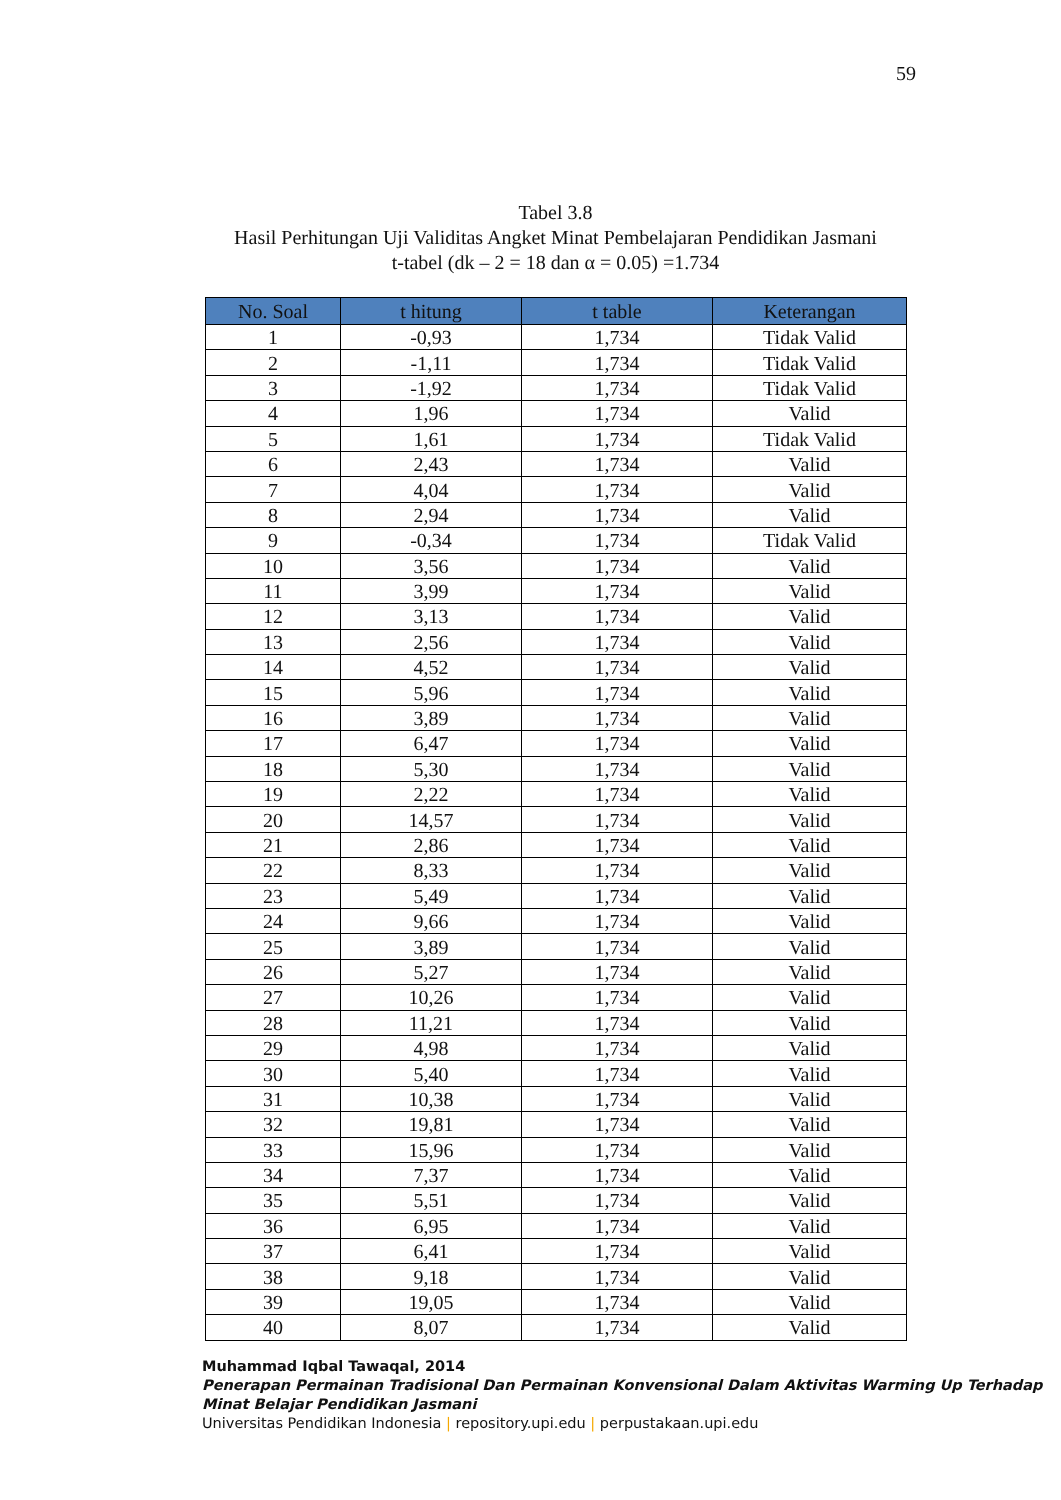59
Tabel 3.8
Hasil Perhitungan Uji Validitas Angket Minat Pembelajaran Pendidikan Jasmani
t-tabel (dk – 2 = 18 dan α = 0.05) =1.734
| No. Soal | t hitung | t table | Keterangan |
| --- | --- | --- | --- |
| 1 | -0,93 | 1,734 | Tidak Valid |
| 2 | -1,11 | 1,734 | Tidak Valid |
| 3 | -1,92 | 1,734 | Tidak Valid |
| 4 | 1,96 | 1,734 | Valid |
| 5 | 1,61 | 1,734 | Tidak Valid |
| 6 | 2,43 | 1,734 | Valid |
| 7 | 4,04 | 1,734 | Valid |
| 8 | 2,94 | 1,734 | Valid |
| 9 | -0,34 | 1,734 | Tidak Valid |
| 10 | 3,56 | 1,734 | Valid |
| 11 | 3,99 | 1,734 | Valid |
| 12 | 3,13 | 1,734 | Valid |
| 13 | 2,56 | 1,734 | Valid |
| 14 | 4,52 | 1,734 | Valid |
| 15 | 5,96 | 1,734 | Valid |
| 16 | 3,89 | 1,734 | Valid |
| 17 | 6,47 | 1,734 | Valid |
| 18 | 5,30 | 1,734 | Valid |
| 19 | 2,22 | 1,734 | Valid |
| 20 | 14,57 | 1,734 | Valid |
| 21 | 2,86 | 1,734 | Valid |
| 22 | 8,33 | 1,734 | Valid |
| 23 | 5,49 | 1,734 | Valid |
| 24 | 9,66 | 1,734 | Valid |
| 25 | 3,89 | 1,734 | Valid |
| 26 | 5,27 | 1,734 | Valid |
| 27 | 10,26 | 1,734 | Valid |
| 28 | 11,21 | 1,734 | Valid |
| 29 | 4,98 | 1,734 | Valid |
| 30 | 5,40 | 1,734 | Valid |
| 31 | 10,38 | 1,734 | Valid |
| 32 | 19,81 | 1,734 | Valid |
| 33 | 15,96 | 1,734 | Valid |
| 34 | 7,37 | 1,734 | Valid |
| 35 | 5,51 | 1,734 | Valid |
| 36 | 6,95 | 1,734 | Valid |
| 37 | 6,41 | 1,734 | Valid |
| 38 | 9,18 | 1,734 | Valid |
| 39 | 19,05 | 1,734 | Valid |
| 40 | 8,07 | 1,734 | Valid |
Muhammad Iqbal Tawaqal, 2014
Penerapan Permainan Tradisional Dan Permainan Konvensional Dalam Aktivitas Warming Up Terhadap Minat Belajar Pendidikan Jasmani
Universitas Pendidikan Indonesia | repository.upi.edu | perpustakaan.upi.edu